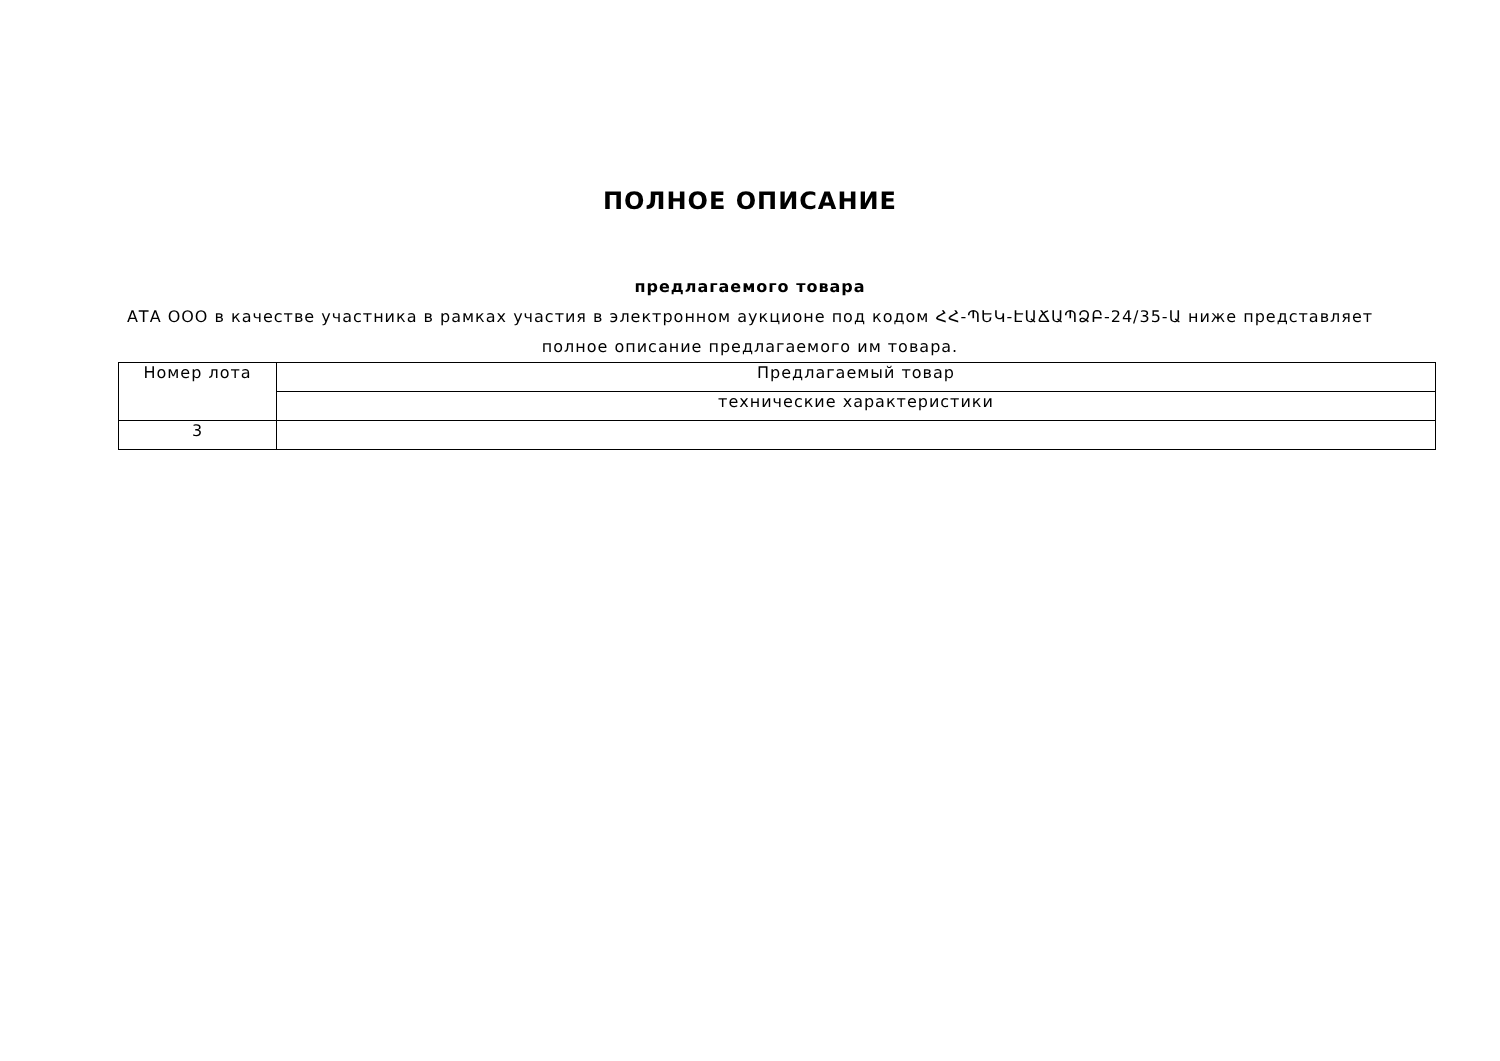ПОЛНОЕ ОПИСАНИЕ
предлагаемого товара
АТА ООО в качестве участника в рамках участия в электронном аукционе под кодом ՀՀ-ՊԵԿ-ԷԱՃԱՊՁԲ-24/35-Ա ниже представляет полное описание предлагаемого им товара.
| Номер лота | Предлагаемый товар |
| --- | --- |
| | технические характеристики |
| 3 | |